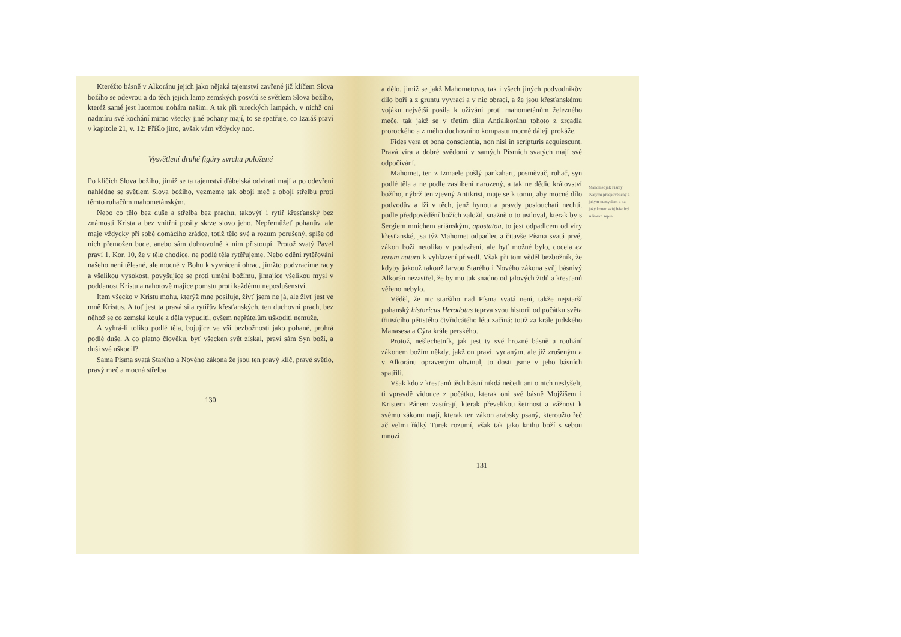Kteréžto básně v Alkoránu jejich jako nějaká tajemství zavřené již klíčem Slova božího se odevrou a do těch jejich lamp zemských posvítí se světlem Slova božího, kteréž samé jest lucernou nohám našim. A tak při tureckých lampách, v nichž oni nadmíru své kochání mimo všecky jiné pohany mají, to se spatřuje, co Izaiáš praví v kapitole 21, v. 12: Přišlo jitro, avšak vám vždycky noc.
Vysvětlení druhé figúry svrchu položené
Po klíčích Slova božího, jimiž se ta tajemství ďábelská odvírati mají a po odevření nahlédne se světlem Slova božího, vezmeme tak obojí meč a obojí střelbu proti těmto ruhačům mahometánským.
Nebo co tělo bez duše a střelba bez prachu, takovýť i rytíř křesťanský bez známosti Krista a bez vnitřní posily skrze slovo jeho. Nepřemůžeť pohanův, ale maje vždycky při sobě domácího zrádce, totiž tělo své a rozum porušený, spíše od nich přemožen bude, anebo sám dobrovolně k nim přistoupí. Protož svatý Pavel praví 1. Kor. 10, že v těle chodíce, ne podlé těla rytěřujeme. Nebo odění rytěřování našeho není tělesné, ale mocné v Bohu k vyvrácení ohrad, jímžto podvracíme rady a všelikou vysokost, povyšujíce se proti umění božímu, jímajíce všelikou mysl v poddanost Kristu a nahotově majíce pomstu proti každému neposlušenství.
Item všecko v Kristu mohu, kterýž mne posiluje, živť jsem ne já, ale živť jest ve mně Kristus. A toť jest ta pravá síla rytířův křesťanských, ten duchovní prach, bez něhož se co zemská koule z děla vypuditi, ovšem nepřátelům uškoditi nemůže.
A vyhrá-li toliko podlé těla, bojujíce ve vší bezbožnosti jako pohané, prohrá podlé duše. A co platno člověku, byť všecken svět získal, praví sám Syn boží, a duši své uškodil?
Sama Písma svatá Starého a Nového zákona že jsou ten pravý klíč, pravé světlo, pravý meč a mocná střelba
130
a dělo, jimiž se jakž Mahometovo, tak i všech jiných podvodníkův dílo boří a z gruntu vyvrací a v nic obrací, a že jsou křesťanskému vojáku největší posila k užívání proti mahometánům železného meče, tak jakž se v třetím dílu Antialkoránu tohoto z zrcadla prorockého a z mého duchovního kompastu mocně dáleji prokáže.
Fides vera et bona conscientia, non nisi in scripturis acquiescunt. Pravá víra a dobré svědomí v samých Písmích svatých mají své odpočívání.
Mahomet, ten z Izmaele pošlý pankahart, posměvač, ruhač, syn podlé těla a ne podle zaslíbení narozený, a tak ne dědic království božího, nýbrž ten zjevný Antikrist, maje se k tomu, aby mocné dílo podvodův a lži v těch, jenž hynou a pravdy poslouchati nechtí, podle předpovědění božích založil, snažně o to usiloval, kterak by s Sergiem mnichem ariánským, apostatou, to jest odpadlcem od víry křesťanské, jsa týž Mahomet odpadlec a čitavše Písma svatá prvé, zákon boží netoliko v podezření, ale byť možné bylo, docela ex rerum natura k vyhlazení přivedl. Však při tom věděl bezbožník, že kdyby jakouž takouž larvou Starého i Nového zákona svůj básnivý Alkorán nezastřel, že by mu tak snadno od jalových židů a křesťanů věřeno nebylo.
Věděl, že nic staršího nad Písma svatá není, takže nejstarší pohanský historicus Herodotus teprva svou historii od počátku světa třitisícího pětistého čtyřidcátého léta začíná: totiž za krále judského Manasesa a Cýra krále perského.
Protož, nešlechetník, jak jest ty své hrozné básně a rouhání zákonem božím někdy, jakž on praví, vydaným, ale již zrušeným a v Alkoránu opraveným obvinul, to dosti jsme v jeho básních spatřili.
Však kdo z křesťanů těch básní nikdá nečetli ani o nich neslyšeli, ti vpravdě vidouce z počátku, kterak oni své básně Mojžíšem i Kristem Pánem zastírají, kterak převelikou šetrnost a vážnost k svému zákonu mají, kterak ten zákon arabsky psaný, kteroužto řeč ač velmi řídký Turek rozumí, však tak jako knihu boží s sebou mnozí
131
Mahomet jak Písmy svatými předpověděný a jakým oumyslem a na jaký konec svůj básnivý Alkoran sepsal